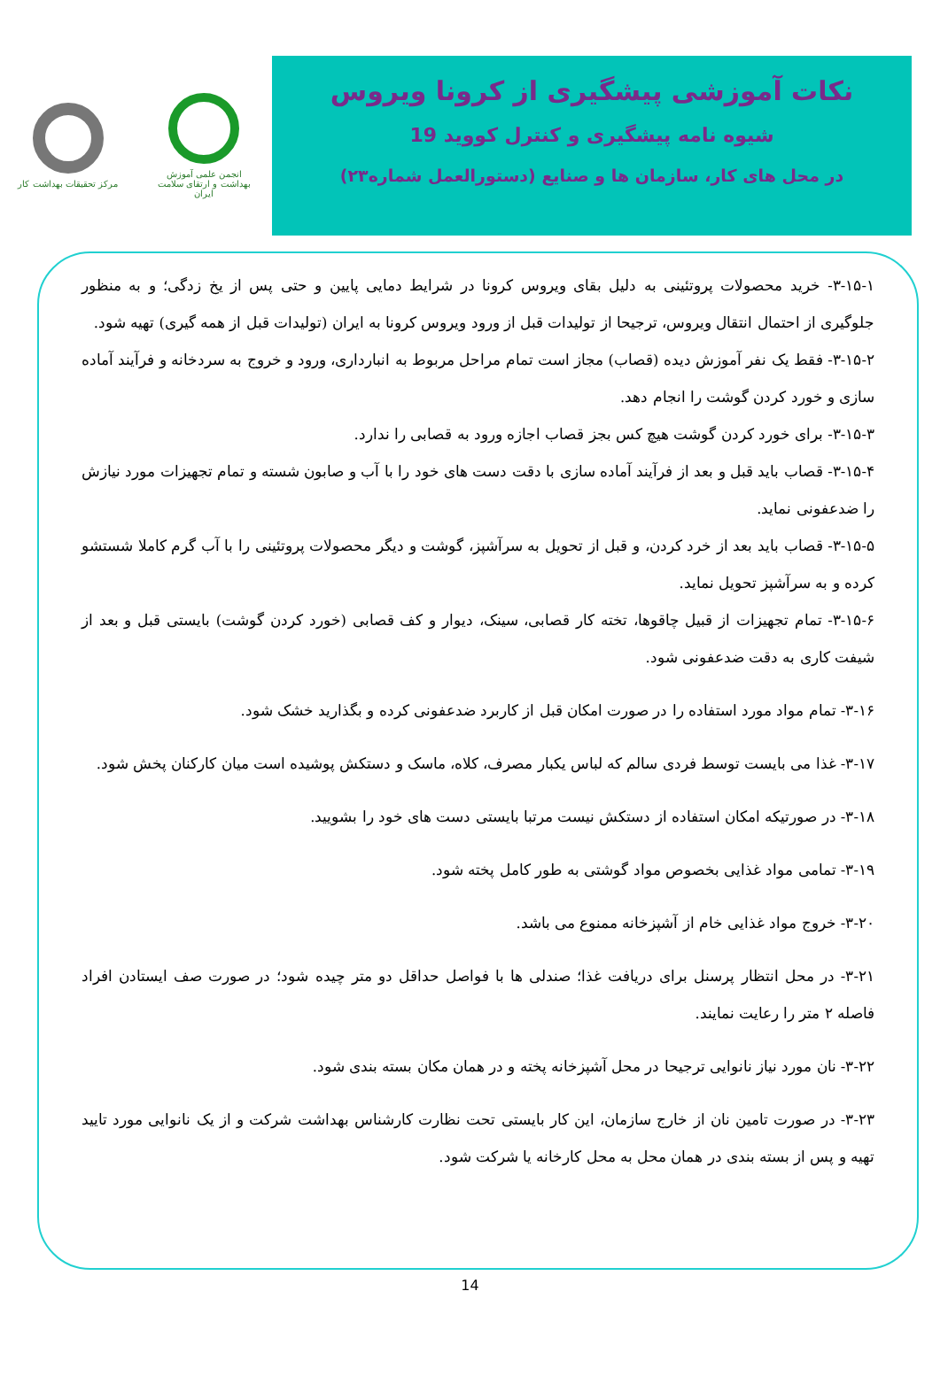انجمن علمی آموزش بهداشت و ارتقای سلامت ایران
مرکز تحقیقات بهداشت کار
نکات آموزشی پیشگیری از کرونا ویروس
شیوه نامه پیشگیری و کنترل کووید 19
در محل های کار، سازمان ها و صنایع (دستورالعمل شماره۲۳)
۳-۱۵-۱- خرید محصولات پروتئینی به دلیل بقای ویروس کرونا در شرایط دمایی پایین و حتی پس از یخ زدگی؛ و به منظور جلوگیری از احتمال انتقال ویروس، ترجیحا از تولیدات قبل از ورود ویروس کرونا به ایران (تولیدات قبل از همه گیری) تهیه شود.
۳-۱۵-۲- فقط یک نفر آموزش دیده (قصاب) مجاز است تمام مراحل مربوط به انبارداری، ورود و خروج به سردخانه و فرآیند آماده سازی و خورد کردن گوشت را انجام دهد.
۳-۱۵-۳- برای خورد کردن گوشت هیچ کس بجز قصاب اجازه ورود به قصابی را ندارد.
۳-۱۵-۴- قصاب باید قبل و بعد از فرآیند آماده سازی با دقت دست های خود را با آب و صابون شسته و تمام تجهیزات مورد نیازش را ضدعفونی نماید.
۳-۱۵-۵- قصاب باید بعد از خرد کردن، و قبل از تحویل به سرآشپز، گوشت و دیگر محصولات پروتئینی را با آب گرم کاملا شستشو کرده و به سرآشپز تحویل نماید.
۳-۱۵-۶- تمام تجهیزات از قبیل چاقوها، تخته کار قصابی، سینک، دیوار و کف قصابی (خورد کردن گوشت) بایستی قبل و بعد از شیفت کاری به دقت ضدعفونی شود.
۳-۱۶- تمام مواد مورد استفاده را در صورت امکان قبل از کاربرد ضدعفونی کرده و بگذارید خشک شود.
۳-۱۷- غذا می بایست توسط فردی سالم که لباس یکبار مصرف، کلاه، ماسک و دستکش پوشیده است میان کارکنان پخش شود.
۳-۱۸- در صورتیکه امکان استفاده از دستکش نیست مرتبا بایستی دست های خود را بشویید.
۳-۱۹- تمامی مواد غذایی بخصوص مواد گوشتی به طور کامل پخته شود.
۳-۲۰- خروج مواد غذایی خام از آشپزخانه ممنوع می باشد.
۳-۲۱- در محل انتظار پرسنل برای دریافت غذا؛ صندلی ها با فواصل حداقل دو متر چیده شود؛ در صورت صف ایستادن افراد فاصله ۲ متر را رعایت نمایند.
۳-۲۲- نان مورد نیاز نانوایی ترجیحا در محل آشپزخانه پخته و در همان مکان بسته بندی شود.
۳-۲۳- در صورت تامین نان از خارج سازمان، این کار بایستی تحت نظارت کارشناس بهداشت شرکت و از یک نانوایی مورد تایید تهیه و پس از بسته بندی در همان محل به محل کارخانه یا شرکت شود.
14